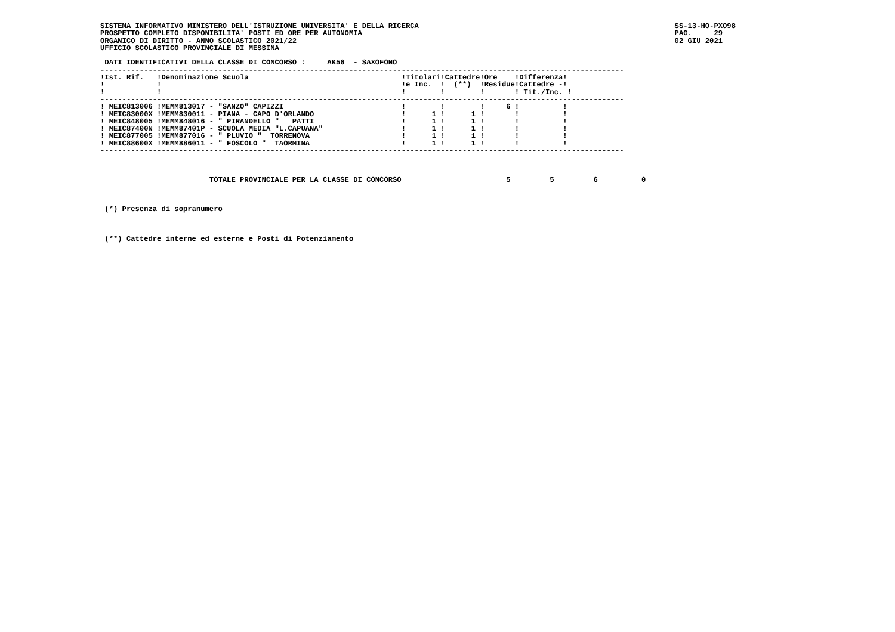SISTEMA INFORMATIVO MINISTERO DELL'ISTRUZIONE UNIVERSITA' E DELLA RICERCA
PROSPETTO COMPLETO DISPONIBILITA' POSTI ED ORE PER AUTONOMIA
ORGANICO DI DIRITTO - ANNO SCOLASTICO 2021/22
UFFICIO SCOLASTICO PROVINCIALE DI MESSINA
SS-13-HO-PXO98
PAG.     29
02 GIU 2021
 DATI IDENTIFICATIVI DELLA CLASSE DI CONCORSO :     AK56  - SAXOFONO
------------------------------------------------------------------------------------------------------------------------
| !Ist. Rif. | !Denominazione Scuola | !Titolari | !Cattedre | !Ore | !Differenza! |
| --- | --- | --- | --- | --- | --- |
| ! | ! | !e Inc. | ! (**) | !Residue | !Cattedre -! |
| ! | ! | ! | ! | ! | ! Tit./Inc. ! |
------------------------------------------------------------------------------------------------------------------------
| ! MEIC813006 | !MEMM813017 - "SANZO" CAPIZZI | ! | ! | ! 6 | ! ! |
| ! MEIC83000X | !MEMM830011 - PIANA - CAPO D'ORLANDO | ! 1 | ! 1 | ! | ! ! |
| ! MEIC848005 | !MEMM848016 - " PIRANDELLO " PATTI | ! 1 | ! 1 | ! | ! ! |
| ! MEIC87400N | !MEMM87401P - SCUOLA MEDIA "L.CAPUANA" | ! 1 | ! 1 | ! | ! ! |
| ! MEIC877005 | !MEMM877016 - " PLUVIO " TORRENOVA | ! 1 | ! 1 | ! | ! ! |
| ! MEIC88600X | !MEMM886011 - " FOSCOLO " TAORMINA | ! 1 | ! 1 | ! | ! ! |
------------------------------------------------------------------------------------------------------------------------



                         TOTALE PROVINCIALE PER LA CLASSE DI CONCORSO                        5         5         6          0



 (*) Presenza di sopranumero



 (**) Cattedre interne ed esterne e Posti di Potenziamento